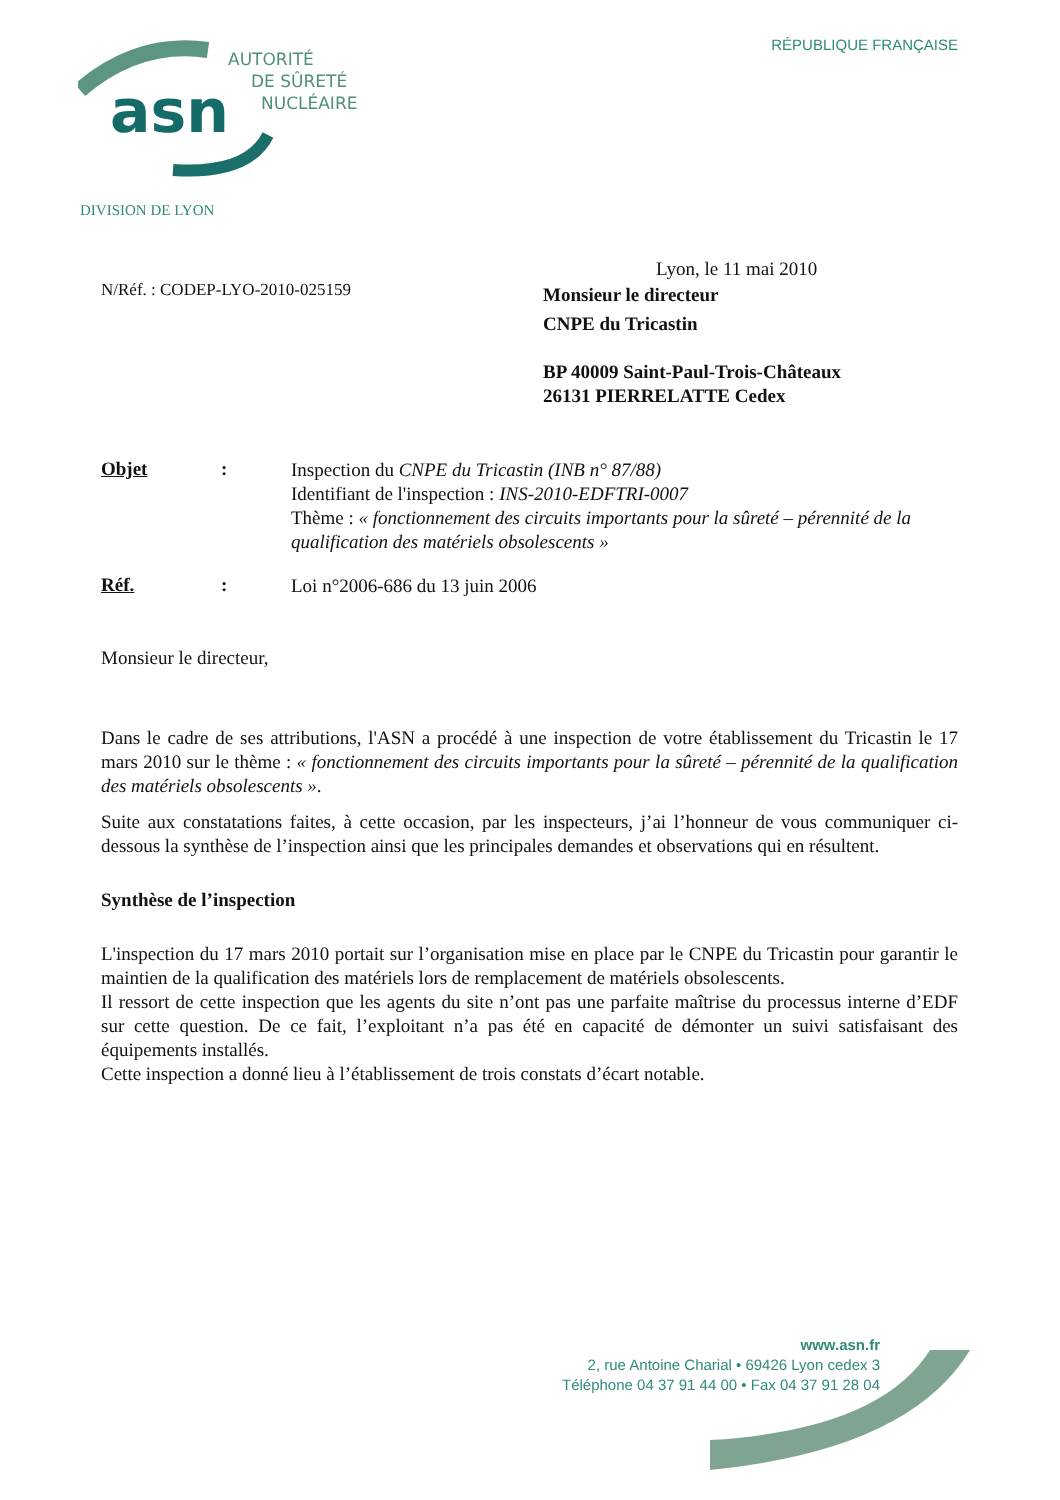RÉPUBLIQUE FRANÇAISE
asn
AUTORITÉ
DE SÛRETÉ
NUCLÉAIRE
DIVISION DE LYON
Lyon, le 11 mai 2010
N/Réf. : CODEP-LYO-2010-025159
Monsieur le directeur
CNPE du Tricastin
BP 40009 Saint-Paul-Trois-Châteaux
26131 PIERRELATTE Cedex
Objet :
Inspection du CNPE du Tricastin (INB n° 87/88)
Identifiant de l'inspection : INS-2010-EDFTRI-0007
Thème : « fonctionnement des circuits importants pour la sûreté – pérennité de la qualification des matériels obsolescents »
Réf. :
Loi n°2006-686 du 13 juin 2006
Monsieur le directeur,
Dans le cadre de ses attributions, l'ASN a procédé à une inspection de votre établissement du Tricastin le 17 mars 2010 sur le thème : « fonctionnement des circuits importants pour la sûreté – pérennité de la qualification des matériels obsolescents ».
Suite aux constatations faites, à cette occasion, par les inspecteurs, j’ai l’honneur de vous communiquer ci-dessous la synthèse de l’inspection ainsi que les principales demandes et observations qui en résultent.
Synthèse de l’inspection
L'inspection du 17 mars 2010 portait sur l’organisation mise en place par le CNPE du Tricastin pour garantir le maintien de la qualification des matériels lors de remplacement de matériels obsolescents.
Il ressort de cette inspection que les agents du site n’ont pas une parfaite maîtrise du processus interne d’EDF sur cette question. De ce fait, l’exploitant n’a pas été en capacité de démonter un suivi satisfaisant des équipements installés.
Cette inspection a donné lieu à l’établissement de trois constats d’écart notable.
www.asn.fr
2, rue Antoine Charial • 69426 Lyon cedex 3
Téléphone 04 37 91 44 00 • Fax 04 37 91 28 04